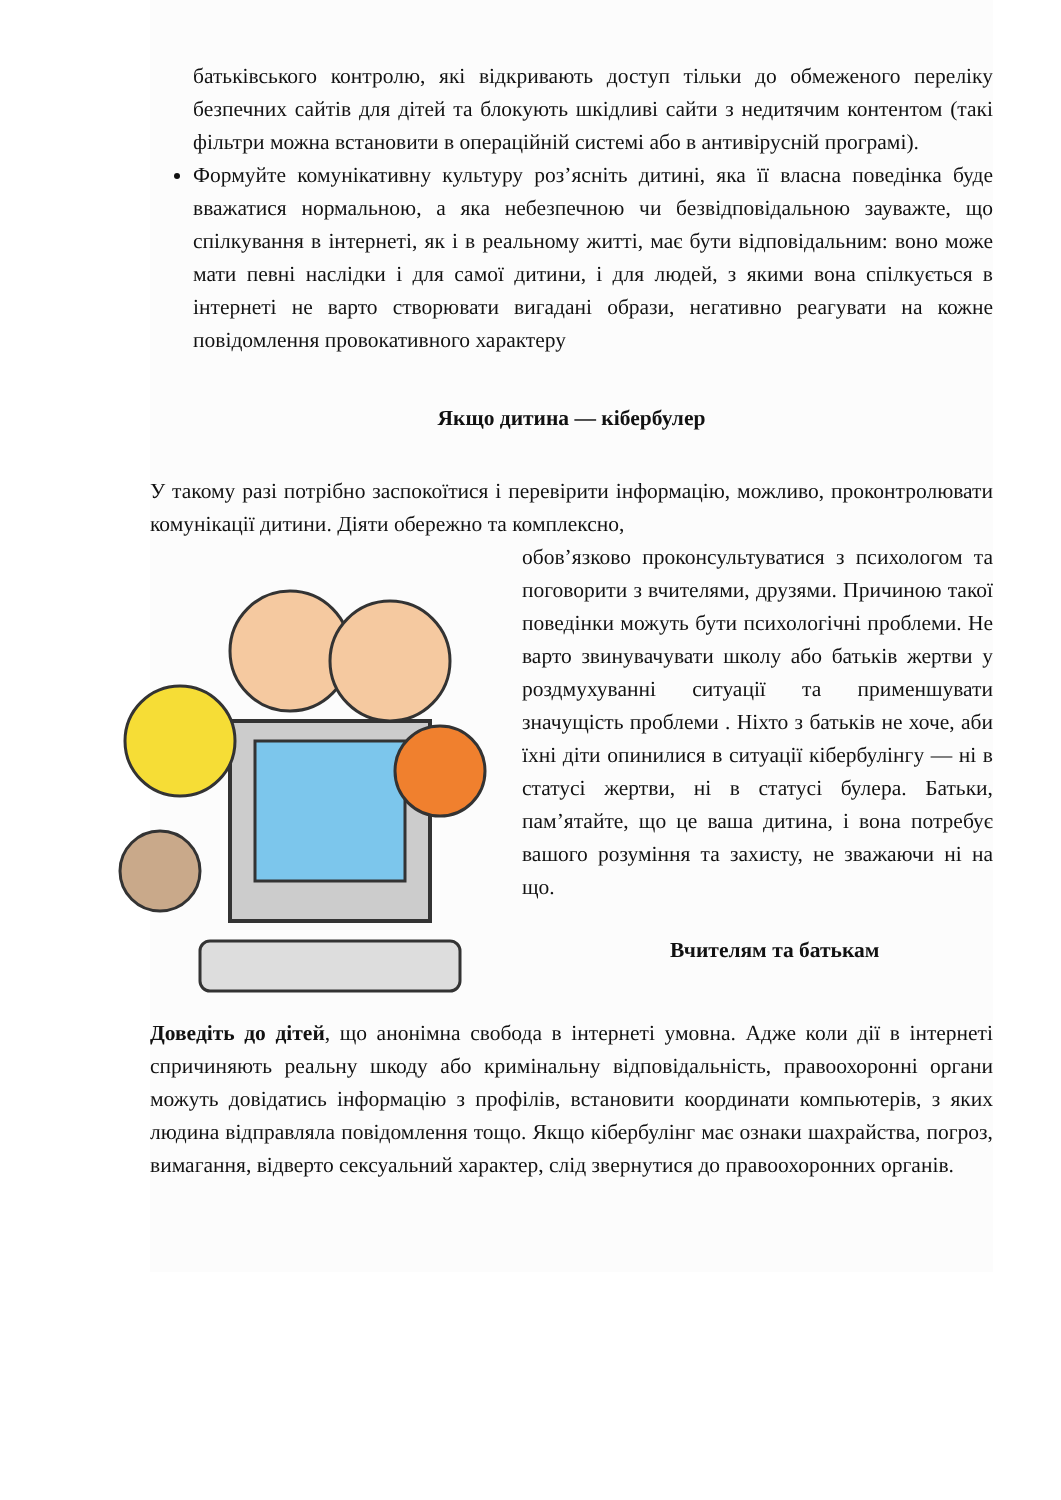батьківського контролю, які відкривають доступ тільки до обмеженого переліку безпечних сайтів для дітей та блокують шкідливі сайти з недитячим контентом (такі фільтри можна встановити в операційній системі або в антивірусній програмі).
Формуйте комунікативну культуру роз’ясніть дитині, яка її власна поведінка буде вважатися нормальною, а яка небезпечною чи безвідповідальною зауважте, що спілкування в інтернеті, як і в реальному житті, має бути відповідальним: воно може мати певні наслідки і для самої дитини, і для людей, з якими вона спілкується в інтернеті не варто створювати вигадані образи, негативно реагувати на кожне повідомлення провокативного характеру
Якщо дитина — кібербулер
У такому разі потрібно заспокоїтися і перевірити інформацію, можливо, проконтролювати комунікації дитини. Діяти обережно та комплексно,
обов’язково проконсультуватися з психологом та поговорити з вчителями, друзями. Причиною такої поведінки можуть бути психологічні проблеми. Не варто звинувачувати школу або батьків жертви у роздмухуванні ситуації та применшувати значущість проблеми . Ніхто з батьків не хоче, аби їхні діти опинилися в ситуації кібербулінгу — ні в статусі жертви, ні в статусі булера. Батьки, пам’ятайте, що це ваша дитина, і вона потребує вашого розуміння та захисту, не зважаючи ні на що.
Вчителям та батькам
Доведіть до дітей, що анонімна свобода в інтернеті умовна. Адже коли дії в інтернеті спричиняють реальну шкоду або кримінальну відповідальність, правоохоронні органи можуть довідатись інформацію з профілів, встановити координати компьютерів, з яких людина відправляла повідомлення тощо. Якщо кібербулінг має ознаки шахрайства, погроз, вимагання, відверто сексуальний характер, слід звернутися до правоохоронних органів.